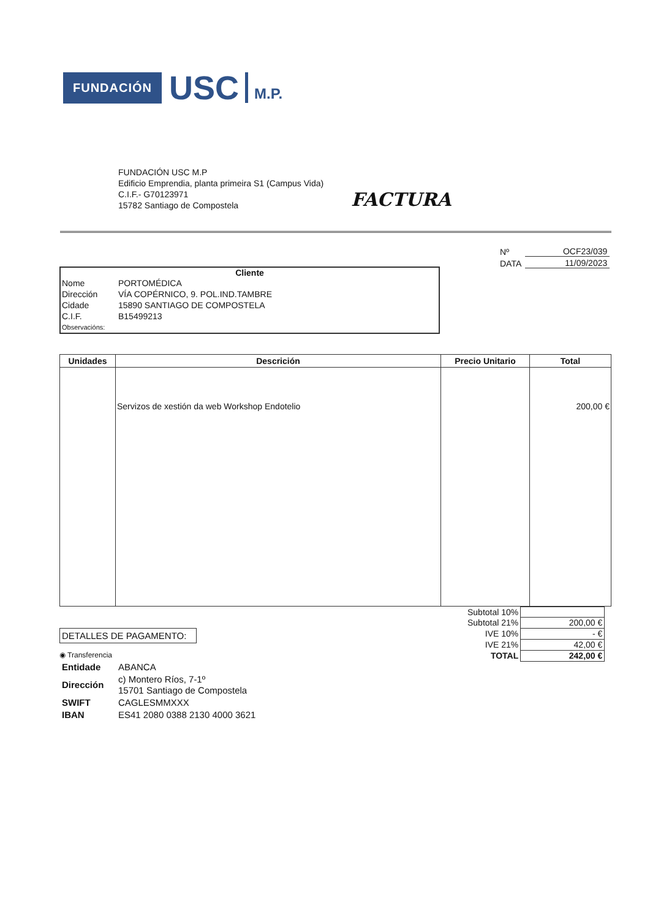FUNDACIÓN
USC
M.P.
FUNDACIÓN USC M.P
Edificio Emprendia, planta primeira S1 (Campus Vida)
C.I.F.- G70123971
15782 Santiago de Compostela
FACTURA
| Nº | OCF23/039 |
| DATA | 11/09/2023 |
Cliente
| Nome | PORTOMÉDICA |
| Dirección | VÍA COPÉRNICO, 9. POL.IND.TAMBRE |
| Cidade | 15890 SANTIAGO DE COMPOSTELA |
| C.I.F. | B15499213 |
| Observacións: | |
| Unidades | Descrición | Precio Unitario | Total |
| --- | --- | --- | --- |
| | Servizos de xestión da web Workshop Endotelio | | 200,00 € |
| Subtotal 10% | |
| Subtotal 21% | 200,00 € |
| IVE 10% | - € |
| IVE 21% | 42,00 € |
| TOTAL | 242,00 € |
DETALLES DE PAGAMENTO:
◉ Transferencia
| Entidade | ABANCA |
| Dirección | c) Montero Ríos, 7-1º 15701 Santiago de Compostela |
| SWIFT | CAGLESMMXXX |
| IBAN | ES41 2080 0388 2130 4000 3621 |